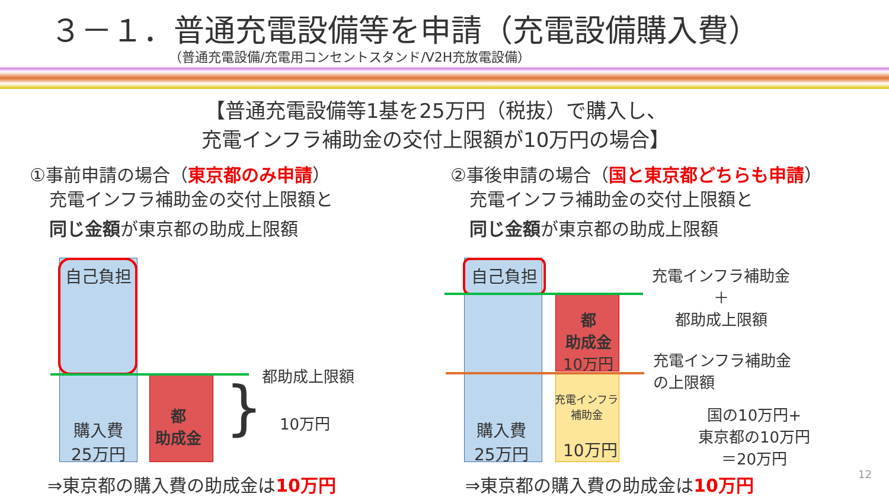３－１．普通充電設備等を申請（充電設備購入費）
（普通充電設備/充電用コンセントスタンド/V2H充放電設備）
【普通充電設備等1基を25万円（税抜）で購入し、
充電インフラ補助金の交付上限額が10万円の場合】
①事前申請の場合（東京都のみ申請） ②事後申請の場合（国と東京都どちらも申請）
充電インフラ補助金の交付上限額と
同じ金額が東京都の助成上限額
充電インフラ補助金の交付上限額と
同じ金額が東京都の助成上限額
自己負担
購入費
25万円
都
助成金
都助成上限額
10万円
}
自己負担
購入費
25万円
都
助成金
10万円
充電インフラ
補助金
10万円
充電インフラ補助金
＋
都助成上限額
充電インフラ補助金
の上限額
国の10万円+
東京都の10万円
＝20万円
⇒東京都の購入費の助成金は10万円 ⇒東京都の購入費の助成金は10万円 12